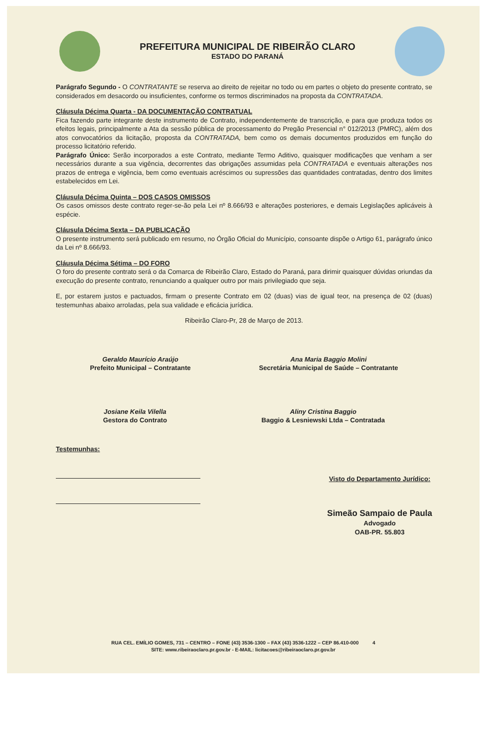PREFEITURA MUNICIPAL DE RIBEIRÃO CLARO
ESTADO DO PARANÁ
Parágrafo Segundo - O CONTRATANTE se reserva ao direito de rejeitar no todo ou em partes o objeto do presente contrato, se considerados em desacordo ou insuficientes, conforme os termos discriminados na proposta da CONTRATADA.
Cláusula Décima Quarta - DA DOCUMENTAÇÃO CONTRATUAL
Fica fazendo parte integrante deste instrumento de Contrato, independentemente de transcrição, e para que produza todos os efeitos legais, principalmente a Ata da sessão pública de processamento do Pregão Presencial n° 012/2013 (PMRC), além dos atos convocatórios da licitação, proposta da CONTRATADA, bem como os demais documentos produzidos em função do processo licitatório referido.
Parágrafo Único: Serão incorporados a este Contrato, mediante Termo Aditivo, quaisquer modificações que venham a ser necessários durante a sua vigência, decorrentes das obrigações assumidas pela CONTRATADA e eventuais alterações nos prazos de entrega e vigência, bem como eventuais acréscimos ou supressões das quantidades contratadas, dentro dos limites estabelecidos em Lei.
Cláusula Décima Quinta – DOS CASOS OMISSOS
Os casos omissos deste contrato reger-se-ão pela Lei nº 8.666/93 e alterações posteriores, e demais Legislações aplicáveis à espécie.
Cláusula Décima Sexta – DA PUBLICAÇÃO
O presente instrumento será publicado em resumo, no Órgão Oficial do Município, consoante dispõe o Artigo 61, parágrafo único da Lei nº 8.666/93.
Cláusula Décima Sétima – DO FORO
O foro do presente contrato será o da Comarca de Ribeirão Claro, Estado do Paraná, para dirimir quaisquer dúvidas oriundas da execução do presente contrato, renunciando a qualquer outro por mais privilegiado que seja.
E, por estarem justos e pactuados, firmam o presente Contrato em 02 (duas) vias de igual teor, na presença de 02 (duas) testemunhas abaixo arroladas, pela sua validade e eficácia jurídica.
Ribeirão Claro-Pr, 28 de Março de 2013.
Geraldo Maurício Araújo
Prefeito Municipal – Contratante
Ana Maria Baggio Molini
Secretária Municipal de Saúde – Contratante
Josiane Keila Vilella
Gestora do Contrato
Aliny Cristina Baggio
Baggio & Lesniewski Ltda – Contratada
Testemunhas:
Visto do Departamento Jurídico:
Simeão Sampaio de Paula
Advogado
OAB-PR. 55.803
RUA CEL. EMÍLIO GOMES, 731 – CENTRO – FONE (43) 3536-1300 – FAX (43) 3536-1222 – CEP 86.410-000 4
SITE: www.ribeiraoclaro.pr.gov.br - E-MAIL: licitacoes@ribeiraoclaro.pr.gov.br